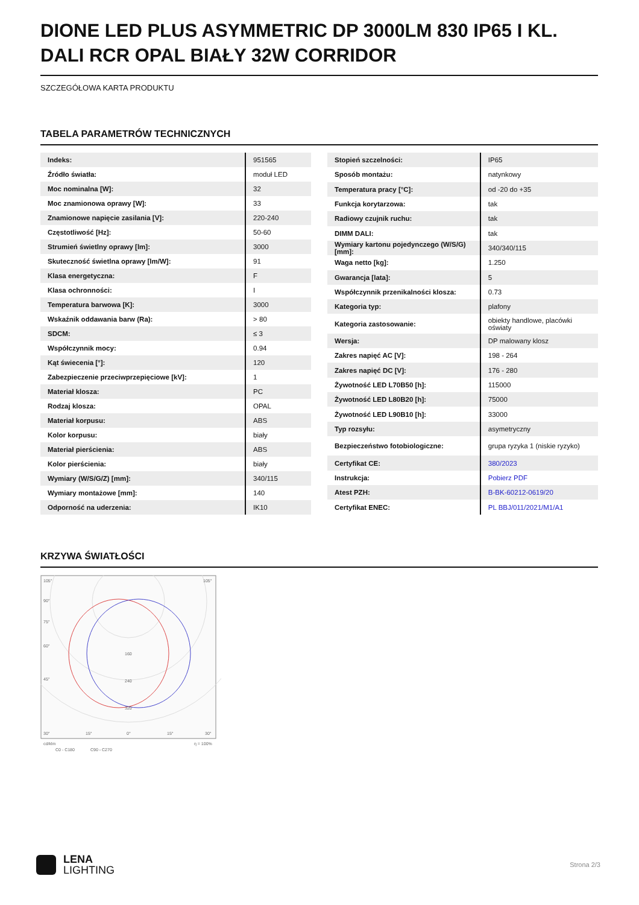DIONE LED PLUS ASYMMETRIC DP 3000LM 830 IP65 I KL. DALI RCR OPAL BIAŁY 32W CORRIDOR
SZCZEGÓŁOWA KARTA PRODUKTU
TABELA PARAMETRÓW TECHNICZNYCH
| Indeks: | 951565 |
| Źródło światła: | moduł LED |
| Moc nominalna [W]: | 32 |
| Moc znamionowa oprawy [W]: | 33 |
| Znamionowe napięcie zasilania [V]: | 220-240 |
| Częstotliwość [Hz]: | 50-60 |
| Strumień świetlny oprawy [lm]: | 3000 |
| Skuteczność świetlna oprawy [lm/W]: | 91 |
| Klasa energetyczna: | F |
| Klasa ochronności: | I |
| Temperatura barwowa [K]: | 3000 |
| Wskaźnik oddawania barw (Ra): | > 80 |
| SDCM: | ≤ 3 |
| Współczynnik mocy: | 0.94 |
| Kąt świecenia [°]: | 120 |
| Zabezpieczenie przeciwprzepięciowe [kV]: | 1 |
| Materiał klosza: | PC |
| Rodzaj klosza: | OPAL |
| Materiał korpusu: | ABS |
| Kolor korpusu: | biały |
| Materiał pierścienia: | ABS |
| Kolor pierścienia: | biały |
| Wymiary (W/S/G/Z) [mm]: | 340/115 |
| Wymiary montażowe [mm]: | 140 |
| Odporność na uderzenia: | IK10 |
| Stopień szczelności: | IP65 |
| Sposób montażu: | natynkowy |
| Temperatura pracy [°C]: | od -20 do +35 |
| Funkcja korytarzowa: | tak |
| Radiowy czujnik ruchu: | tak |
| DIMM DALI: | tak |
| Wymiary kartonu pojedynczego (W/S/G) [mm]: | 340/340/115 |
| Waga netto [kg]: | 1.250 |
| Gwarancja [lata]: | 5 |
| Współczynnik przenikalności klosza: | 0.73 |
| Kategoria typ: | plafony |
| Kategoria zastosowanie: | obiekty handlowe, placówki oświaty |
| Wersja: | DP malowany klosz |
| Zakres napięć AC [V]: | 198 - 264 |
| Zakres napięć DC [V]: | 176 - 280 |
| Żywotność LED L70B50 [h]: | 115000 |
| Żywotność LED L80B20 [h]: | 75000 |
| Żywotność LED L90B10 [h]: | 33000 |
| Typ rozsyłu: | asymetryczny |
| Bezpieczeństwo fotobiologiczne: | grupa ryzyka 1 (niskie ryzyko) |
| Certyfikat CE: | 380/2023 |
| Instrukcja: | Pobierz PDF |
| Atest PZH: | B-BK-60212-0619/20 |
| Certyfikat ENEC: | PL BBJ/011/2021/M1/A1 |
KRZYWA ŚWIATŁOŚCI
105°
105°
90°
75°
60°
45°
160
240
320
30°
15°
0°
15°
30°
cd/klm
η = 100%
C0 - C180
C90 - C270
LENA
LIGHTING
Strona 2/3